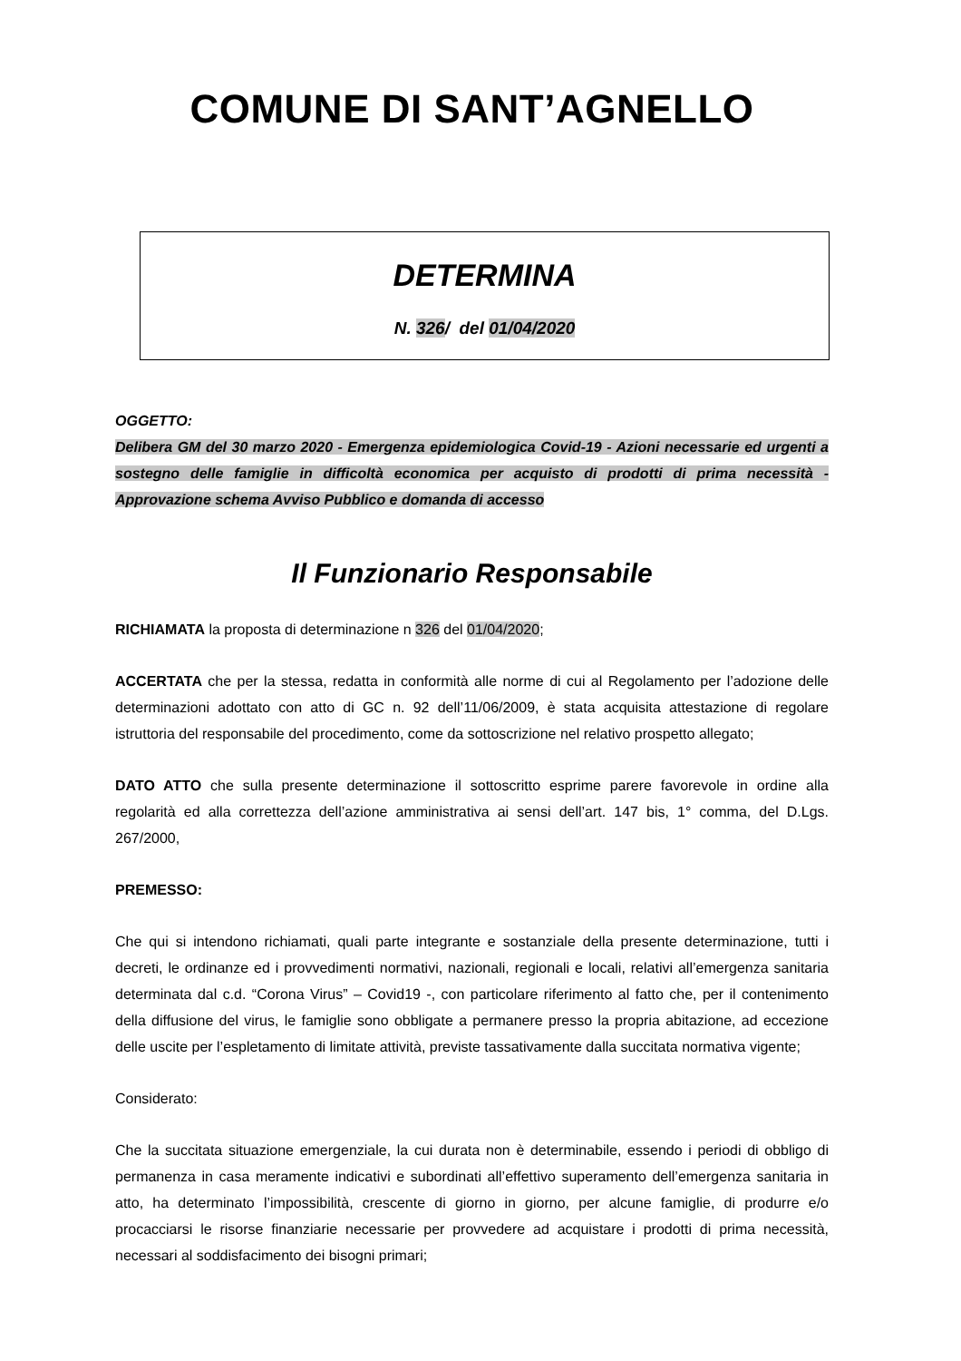COMUNE DI SANT’AGNELLO
DETERMINA
N. 326/ del 01/04/2020
OGGETTO:
Delibera GM del 30 marzo 2020 - Emergenza epidemiologica Covid-19 - Azioni necessarie ed urgenti a sostegno delle famiglie in difficoltà economica per acquisto di prodotti di prima necessità -Approvazione schema Avviso Pubblico e domanda di accesso
Il Funzionario Responsabile
RICHIAMATA la proposta di determinazione n 326 del 01/04/2020;
ACCERTATA che per la stessa, redatta in conformità alle norme di cui al Regolamento per l’adozione delle determinazioni adottato con atto di GC n. 92 dell’11/06/2009, è stata acquisita attestazione di regolare istruttoria del responsabile del procedimento, come da sottoscrizione nel relativo prospetto allegato;
DATO ATTO che sulla presente determinazione il sottoscritto esprime parere favorevole in ordine alla regolarità ed alla correttezza dell’azione amministrativa ai sensi dell’art. 147 bis, 1° comma, del D.Lgs. 267/2000,
PREMESSO:
Che qui si intendono richiamati, quali parte integrante e sostanziale della presente determinazione, tutti i decreti, le ordinanze ed i provvedimenti normativi, nazionali, regionali e locali, relativi all’emergenza sanitaria determinata dal c.d. “Corona Virus” – Covid19 -, con particolare riferimento al fatto che, per il contenimento della diffusione del virus, le famiglie sono obbligate a permanere presso la propria abitazione, ad eccezione delle uscite per l’espletamento di limitate attività, previste tassativamente dalla succitata normativa vigente;
Considerato:
Che la succitata situazione emergenziale, la cui durata non è determinabile, essendo i periodi di obbligo di permanenza in casa meramente indicativi e subordinati all’effettivo superamento dell’emergenza sanitaria in atto, ha determinato l’impossibilità, crescente di giorno in giorno, per alcune famiglie, di produrre e/o procacciarsi le risorse finanziarie necessarie per provvedere ad acquistare i prodotti di prima necessità, necessari al soddisfacimento dei bisogni primari;